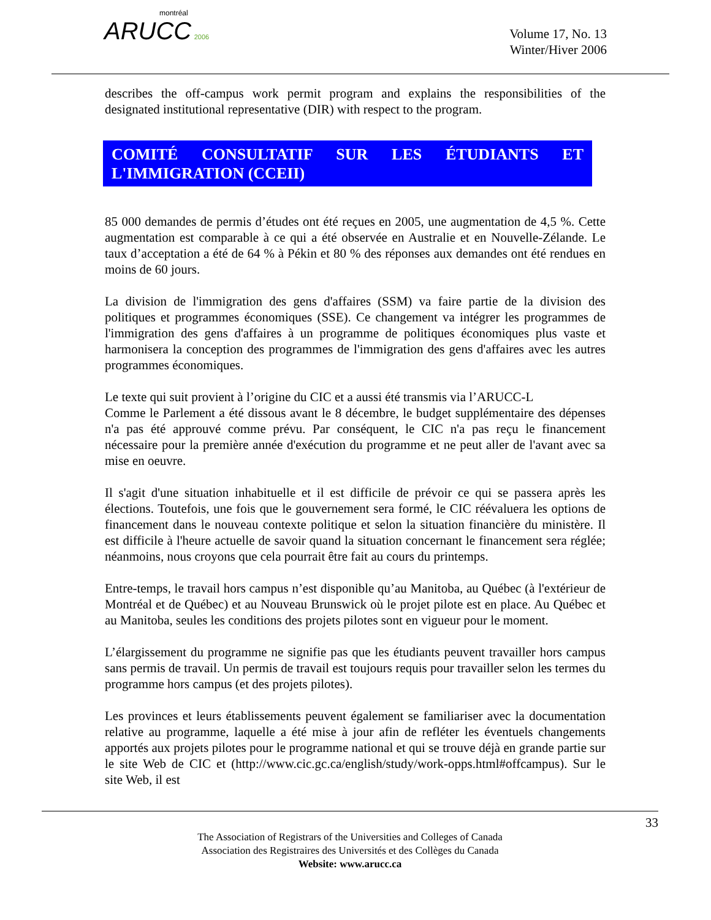montréal
ARUCC 2006
Volume 17, No. 13
Winter/Hiver 2006
describes the off-campus work permit program and explains the responsibilities of the designated institutional representative (DIR) with respect to the program.
COMITÉ CONSULTATIF SUR LES ÉTUDIANTS ET L'IMMIGRATION (CCEII)
85 000 demandes de permis d’études ont été reçues en 2005, une augmentation de 4,5 %. Cette augmentation est comparable à ce qui a été observée en Australie et en Nouvelle-Zélande. Le taux d’acceptation a été de 64 % à Pékin et 80 % des réponses aux demandes ont été rendues en moins de 60 jours.
La division de l'immigration des gens d'affaires (SSM) va faire partie de la division des politiques et programmes économiques (SSE). Ce changement va intégrer les programmes de l'immigration des gens d'affaires à un programme de politiques économiques plus vaste et harmonisera la conception des programmes de l'immigration des gens d'affaires avec les autres programmes économiques.
Le texte qui suit provient à l’origine du CIC et a aussi été transmis via l’ARUCC-L
Comme le Parlement a été dissous avant le 8 décembre, le budget supplémentaire des dépenses n'a pas été approuvé comme prévu. Par conséquent, le CIC n'a pas reçu le financement nécessaire pour la première année d'exécution du programme et ne peut aller de l'avant avec sa mise en oeuvre.
Il s'agit d'une situation inhabituelle et il est difficile de prévoir ce qui se passera après les élections. Toutefois, une fois que le gouvernement sera formé, le CIC réévaluera les options de financement dans le nouveau contexte politique et selon la situation financière du ministère. Il est difficile à l'heure actuelle de savoir quand la situation concernant le financement sera réglée; néanmoins, nous croyons que cela pourrait être fait au cours du printemps.
Entre-temps, le travail hors campus n’est disponible qu’au Manitoba, au Québec (à l'extérieur de Montréal et de Québec) et au Nouveau Brunswick où le projet pilote est en place. Au Québec et au Manitoba, seules les conditions des projets pilotes sont en vigueur pour le moment.
L’élargissement du programme ne signifie pas que les étudiants peuvent travailler hors campus sans permis de travail. Un permis de travail est toujours requis pour travailler selon les termes du programme hors campus (et des projets pilotes).
Les provinces et leurs établissements peuvent également se familiariser avec la documentation relative au programme, laquelle a été mise à jour afin de refléter les éventuels changements apportés aux projets pilotes pour le programme national et qui se trouve déjà en grande partie sur le site Web de CIC et (http://www.cic.gc.ca/english/study/work-opps.html#offcampus). Sur le site Web, il est
33
The Association of Registrars of the Universities and Colleges of Canada
Association des Registraires des Universités et des Collèges du Canada
Website: www.arucc.ca